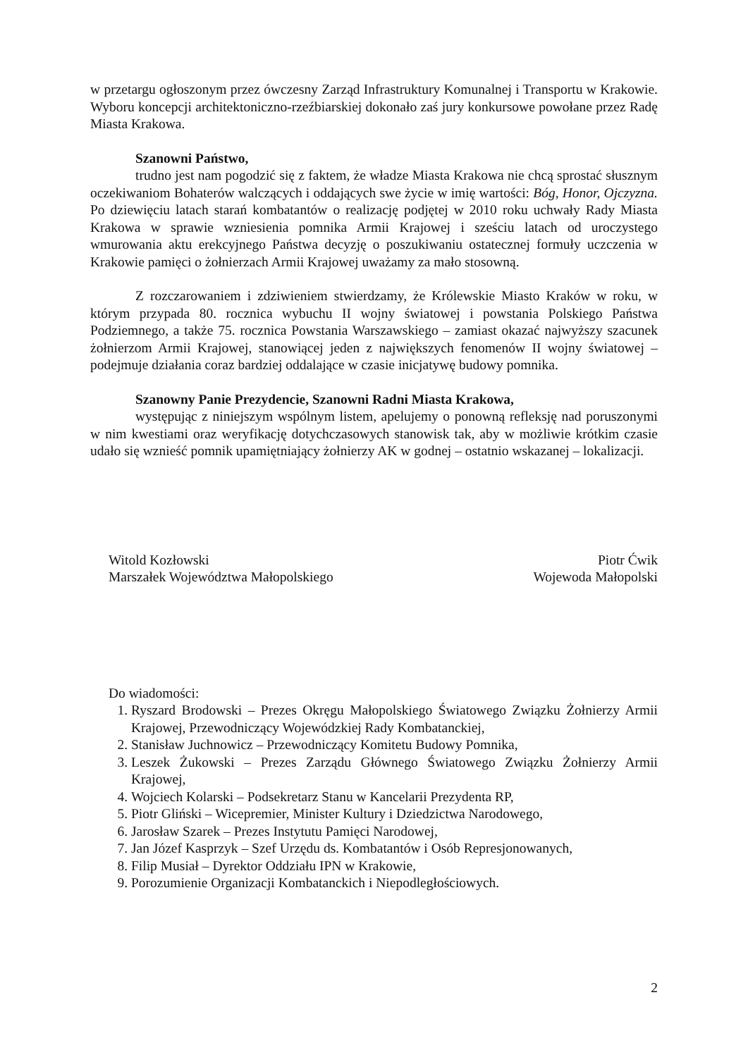w przetargu ogłoszonym przez ówczesny Zarząd Infrastruktury Komunalnej i Transportu w Krakowie. Wyboru koncepcji architektoniczno-rzeźbiarskiej dokonało zaś jury konkursowe powołane przez Radę Miasta Krakowa.
Szanowni Państwo,
trudno jest nam pogodzić się z faktem, że władze Miasta Krakowa nie chcą sprostać słusznym oczekiwaniom Bohaterów walczących i oddających swe życie w imię wartości: Bóg, Honor, Ojczyzna. Po dziewięciu latach starań kombatantów o realizację podjętej w 2010 roku uchwały Rady Miasta Krakowa w sprawie wzniesienia pomnika Armii Krajowej i sześciu latach od uroczystego wmurowania aktu erekcyjnego Państwa decyzję o poszukiwaniu ostatecznej formuły uczczenia w Krakowie pamięci o żołnierzach Armii Krajowej uważamy za mało stosowną.
Z rozczarowaniem i zdziwieniem stwierdzamy, że Królewskie Miasto Kraków w roku, w którym przypada 80. rocznica wybuchu II wojny światowej i powstania Polskiego Państwa Podziemnego, a także 75. rocznica Powstania Warszawskiego – zamiast okazać najwyższy szacunek żołnierzom Armii Krajowej, stanowiącej jeden z największych fenomenów II wojny światowej – podejmuje działania coraz bardziej oddalające w czasie inicjatywę budowy pomnika.
Szanowny Panie Prezydencie, Szanowni Radni Miasta Krakowa,
występując z niniejszym wspólnym listem, apelujemy o ponowną refleksję nad poruszonymi w nim kwestiami oraz weryfikację dotychczasowych stanowisk tak, aby w możliwie krótkim czasie udało się wznieść pomnik upamiętniający żołnierzy AK w godnej – ostatnio wskazanej – lokalizacji.
Witold Kozłowski
Marszałek Województwa Małopolskiego
Piotr Ćwik
Wojewoda Małopolski
Do wiadomości:
1. Ryszard Brodowski – Prezes Okręgu Małopolskiego Światowego Związku Żołnierzy Armii Krajowej, Przewodniczący Wojewódzkiej Rady Kombatanckiej,
2. Stanisław Juchnowicz – Przewodniczący Komitetu Budowy Pomnika,
3. Leszek Żukowski – Prezes Zarządu Głównego Światowego Związku Żołnierzy Armii Krajowej,
4. Wojciech Kolarski – Podsekretarz Stanu w Kancelarii Prezydenta RP,
5. Piotr Gliński – Wicepremier, Minister Kultury i Dziedzictwa Narodowego,
6. Jarosław Szarek – Prezes Instytutu Pamięci Narodowej,
7. Jan Józef Kasprzyk – Szef Urzędu ds. Kombatantów i Osób Represjonowanych,
8. Filip Musiał – Dyrektor Oddziału IPN w Krakowie,
9. Porozumienie Organizacji Kombatanckich i Niepodległościowych.
2